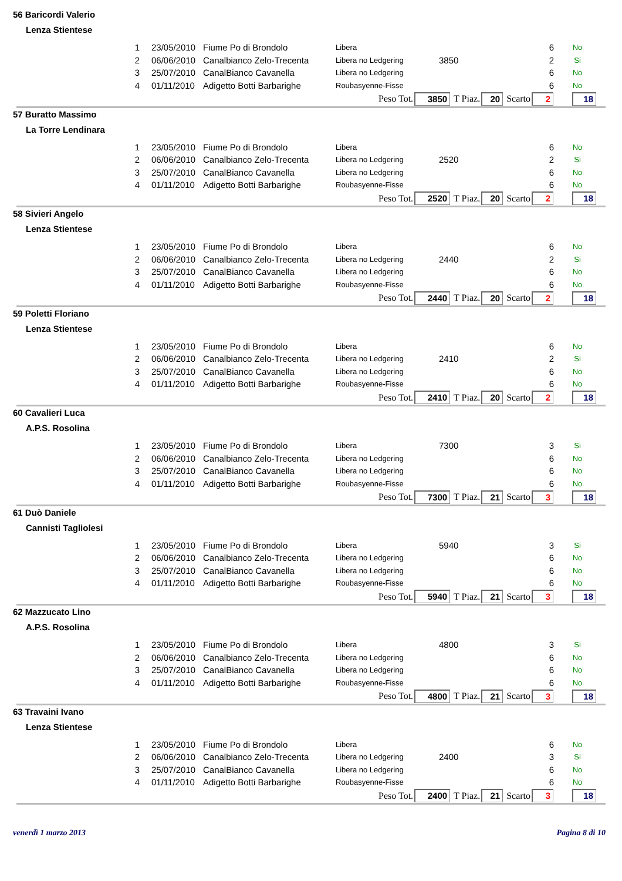56 Baricordi Valerio
Lenza Stientese
| 1 | 23/05/2010 | Fiume Po di Brondolo | Libera | | | 6 | No |
| 2 | 06/06/2010 | Canalbianco Zelo-Trecenta | Libera no Ledgering | 3850 | | 2 | Si |
| 3 | 25/07/2010 | CanalBianco Cavanella | Libera no Ledgering | | | 6 | No |
| 4 | 01/11/2010 | Adigetto Botti Barbarighe | Roubasyenne-Fisse | | | 6 | No |
Peso Tot. 3850 T Piaz. 20 Scarto 2 18
57 Buratto Massimo
La Torre Lendinara
| 1 | 23/05/2010 | Fiume Po di Brondolo | Libera | | | 6 | No |
| 2 | 06/06/2010 | Canalbianco Zelo-Trecenta | Libera no Ledgering | 2520 | | 2 | Si |
| 3 | 25/07/2010 | CanalBianco Cavanella | Libera no Ledgering | | | 6 | No |
| 4 | 01/11/2010 | Adigetto Botti Barbarighe | Roubasyenne-Fisse | | | 6 | No |
Peso Tot. 2520 T Piaz. 20 Scarto 2 18
58 Sivieri Angelo
Lenza Stientese
| 1 | 23/05/2010 | Fiume Po di Brondolo | Libera | | | 6 | No |
| 2 | 06/06/2010 | Canalbianco Zelo-Trecenta | Libera no Ledgering | 2440 | | 2 | Si |
| 3 | 25/07/2010 | CanalBianco Cavanella | Libera no Ledgering | | | 6 | No |
| 4 | 01/11/2010 | Adigetto Botti Barbarighe | Roubasyenne-Fisse | | | 6 | No |
Peso Tot. 2440 T Piaz. 20 Scarto 2 18
59 Poletti Floriano
Lenza Stientese
| 1 | 23/05/2010 | Fiume Po di Brondolo | Libera | | | 6 | No |
| 2 | 06/06/2010 | Canalbianco Zelo-Trecenta | Libera no Ledgering | 2410 | | 2 | Si |
| 3 | 25/07/2010 | CanalBianco Cavanella | Libera no Ledgering | | | 6 | No |
| 4 | 01/11/2010 | Adigetto Botti Barbarighe | Roubasyenne-Fisse | | | 6 | No |
Peso Tot. 2410 T Piaz. 20 Scarto 2 18
60 Cavalieri Luca
A.P.S. Rosolina
| 1 | 23/05/2010 | Fiume Po di Brondolo | Libera | 7300 | | 3 | Si |
| 2 | 06/06/2010 | Canalbianco Zelo-Trecenta | Libera no Ledgering | | | 6 | No |
| 3 | 25/07/2010 | CanalBianco Cavanella | Libera no Ledgering | | | 6 | No |
| 4 | 01/11/2010 | Adigetto Botti Barbarighe | Roubasyenne-Fisse | | | 6 | No |
Peso Tot. 7300 T Piaz. 21 Scarto 3 18
61 Duò Daniele
Cannisti Tagliolesi
| 1 | 23/05/2010 | Fiume Po di Brondolo | Libera | 5940 | | 3 | Si |
| 2 | 06/06/2010 | Canalbianco Zelo-Trecenta | Libera no Ledgering | | | 6 | No |
| 3 | 25/07/2010 | CanalBianco Cavanella | Libera no Ledgering | | | 6 | No |
| 4 | 01/11/2010 | Adigetto Botti Barbarighe | Roubasyenne-Fisse | | | 6 | No |
Peso Tot. 5940 T Piaz. 21 Scarto 3 18
62 Mazzucato Lino
A.P.S. Rosolina
| 1 | 23/05/2010 | Fiume Po di Brondolo | Libera | 4800 | | 3 | Si |
| 2 | 06/06/2010 | Canalbianco Zelo-Trecenta | Libera no Ledgering | | | 6 | No |
| 3 | 25/07/2010 | CanalBianco Cavanella | Libera no Ledgering | | | 6 | No |
| 4 | 01/11/2010 | Adigetto Botti Barbarighe | Roubasyenne-Fisse | | | 6 | No |
Peso Tot. 4800 T Piaz. 21 Scarto 3 18
63 Travaini Ivano
Lenza Stientese
| 1 | 23/05/2010 | Fiume Po di Brondolo | Libera | | | 6 | No |
| 2 | 06/06/2010 | Canalbianco Zelo-Trecenta | Libera no Ledgering | 2400 | | 3 | Si |
| 3 | 25/07/2010 | CanalBianco Cavanella | Libera no Ledgering | | | 6 | No |
| 4 | 01/11/2010 | Adigetto Botti Barbarighe | Roubasyenne-Fisse | | | 6 | No |
Peso Tot. 2400 T Piaz. 21 Scarto 3 18
venerdì 1 marzo 2013 Pagina 8 di 10